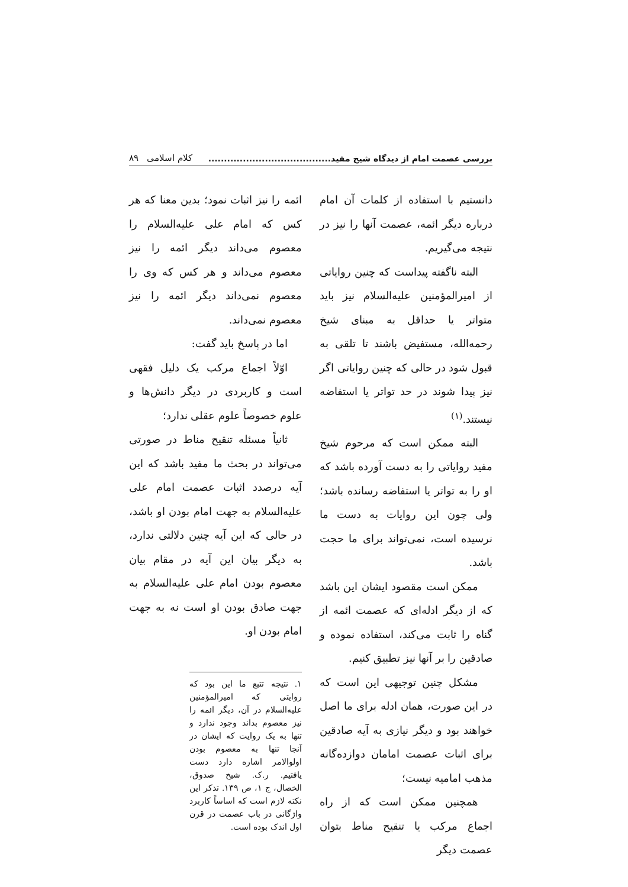بررسی عصمت امام از دیدگاه شیخ مفید....................................... کلام اسلامی ۸۹
دانستیم با استفاده از کلمات آن امام درباره دیگر ائمه، عصمت آنها را نیز در نتیجه می‌گیریم.
البته ناگفته پیداست که چنین روایاتی از امیرالمؤمنین علیه‌السلام نیز باید متواتر یا حداقل به مبنای شیخ رحمه‌الله، مستفیض باشند تا تلقی به قبول شود در حالی که چنین روایاتی اگر نیز پیدا شوند در حد تواتر یا استفاضه نیستند.<sup>(۱)</sup>
البته ممکن است که مرحوم شیخ مفید روایاتی را به دست آورده باشد که او را به تواتر یا استفاضه رسانده باشد؛ ولی چون این روایات به دست ما نرسیده است، نمی‌تواند برای ما حجت باشد.
ممکن است مقصود ایشان این باشد که از دیگر ادله‌ای که عصمت ائمه از گناه را ثابت می‌کند، استفاده نموده و صادقین را بر آنها نیز تطبیق کنیم.
مشکل چنین توجیهی این است که در این صورت، همان ادله برای ما اصل خواهند بود و دیگر نیازی به آیه صادقین برای اثبات عصمت امامان دوازده‌گانه مذهب امامیه نیست؛
همچنین ممکن است که از راه اجماع مرکب یا تنقیح مناط بتوان عصمت دیگر
ائمه را نیز اثبات نمود؛ بدین معنا که هر کس که امام علی علیه‌السلام را معصوم می‌داند دیگر ائمه را نیز معصوم می‌داند و هر کس که وی را معصوم نمی‌داند دیگر ائمه را نیز معصوم نمی‌داند.
اما در پاسخ باید گفت:
اوّلاً اجماع مرکب یک دلیل فقهی است و کاربردی در دیگر دانش‌ها و علوم خصوصاً علوم عقلی ندارد؛
ثانیاً مسئله تنقیح مناط در صورتی می‌تواند در بحث ما مفید باشد که این آیه درصدد اثبات عصمت امام علی علیه‌السلام به جهت امام بودن او باشد، در حالی که این آیه چنین دلالتی ندارد، به دیگر بیان این آیه در مقام بیان معصوم بودن امام علی علیه‌السلام به جهت صادق بودن او است نه به جهت امام بودن او.
۱. نتیجه تتبع ما این بود که روایتی که امیرالمؤمنین علیه‌السلام در آن، دیگر ائمه را نیز معصوم بداند وجود ندارد و تنها به یک روایت که ایشان در آنجا تنها به معصوم بودن اولوالامر اشاره دارد دست یافتیم. ر.ک. شیخ صدوق، الخصال، ج ۱، ص ۱۳۹. تذکر این نکته لازم است که اساساً کاربرد واژگانی در باب عصمت در قرن اول اندک بوده است.